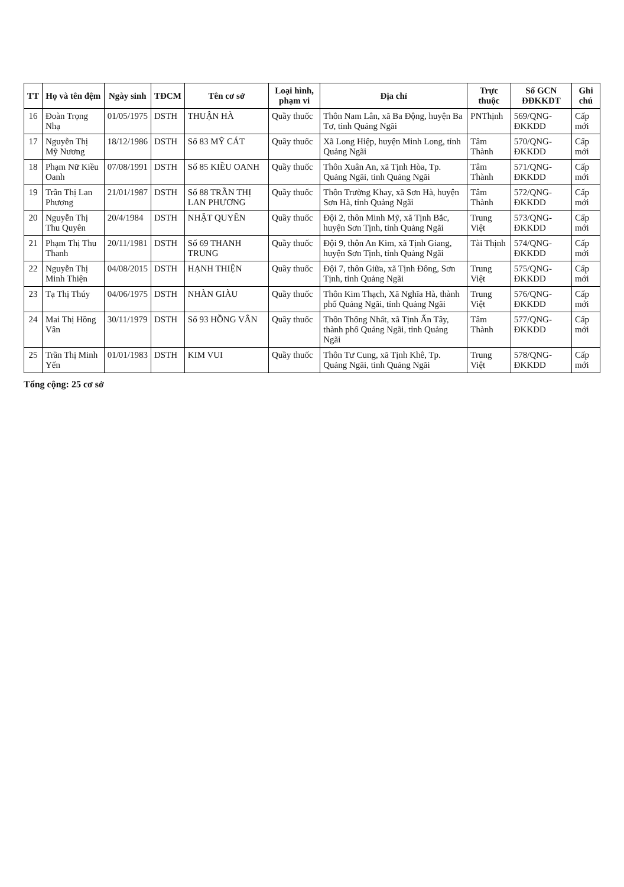| TT | Họ và tên đệm | Ngày sinh | TĐCM | Tên cơ sở | Loại hình, phạm vi | Địa chỉ | Trực thuộc | Số GCN ĐĐKKDT | Ghi chú |
| --- | --- | --- | --- | --- | --- | --- | --- | --- | --- |
| 16 | Đoàn Trọng Nhạ | 01/05/1975 | DSTH | THUẬN HÀ | Quầy thuốc | Thôn Nam Lân, xã Ba Động, huyện Ba Tơ, tỉnh Quảng Ngãi | PNThịnh | 569/QNG-ĐKKDD | Cấp mới |
| 17 | Nguyễn Thị Mỹ Nương | 18/12/1986 | DSTH | Số 83 MỸ CÁT | Quầy thuốc | Xã Long Hiệp, huyện Minh Long, tỉnh Quảng Ngãi | Tâm Thành | 570/QNG-ĐKKDD | Cấp mới |
| 18 | Phạm Nữ Kiều Oanh | 07/08/1991 | DSTH | Số 85 KIỀU OANH | Quầy thuốc | Thôn Xuân An, xã Tịnh Hòa, Tp. Quảng Ngãi, tỉnh Quảng Ngãi | Tâm Thành | 571/QNG-ĐKKDD | Cấp mới |
| 19 | Trần Thị Lan Phương | 21/01/1987 | DSTH | Số 88 TRẦN THỊ LAN PHƯƠNG | Quầy thuốc | Thôn Trường Khay, xã Sơn Hà, huyện Sơn Hà, tỉnh Quảng Ngãi | Tâm Thành | 572/QNG-ĐKKDD | Cấp mới |
| 20 | Nguyễn Thị Thu Quyên | 20/4/1984 | DSTH | NHẬT QUYÊN | Quầy thuốc | Đội 2, thôn Minh Mỹ, xã Tịnh Bắc, huyện Sơn Tịnh, tỉnh Quảng Ngãi | Trung Việt | 573/QNG-ĐKKDD | Cấp mới |
| 21 | Phạm Thị Thu Thanh | 20/11/1981 | DSTH | Số 69 THANH TRUNG | Quầy thuốc | Đội 9, thôn An Kim, xã Tịnh Giang, huyện Sơn Tịnh, tỉnh Quảng Ngãi | Tài Thịnh | 574/QNG-ĐKKDD | Cấp mới |
| 22 | Nguyễn Thị Minh Thiện | 04/08/2015 | DSTH | HẠNH THIỆN | Quầy thuốc | Đội 7, thôn Giữa, xã Tịnh Đông, Sơn Tịnh, tỉnh Quảng Ngãi | Trung Việt | 575/QNG-ĐKKDD | Cấp mới |
| 23 | Tạ Thị Thúy | 04/06/1975 | DSTH | NHÀN GIÀU | Quầy thuốc | Thôn Kim Thạch, Xã Nghĩa Hà, thành phố Quảng Ngãi, tỉnh Quảng Ngãi | Trung Việt | 576/QNG-ĐKKDD | Cấp mới |
| 24 | Mai Thị Hồng Vân | 30/11/1979 | DSTH | Số 93 HỒNG VÂN | Quầy thuốc | Thôn Thống Nhất, xã Tịnh Ấn Tây, thành phố Quảng Ngãi, tỉnh Quảng Ngãi | Tâm Thành | 577/QNG-ĐKKDD | Cấp mới |
| 25 | Trần Thị Minh Yến | 01/01/1983 | DSTH | KIM VUI | Quầy thuốc | Thôn Tư Cung, xã Tịnh Khê, Tp. Quảng Ngãi, tỉnh Quảng Ngãi | Trung Việt | 578/QNG-ĐKKDD | Cấp mới |
Tổng cộng: 25 cơ sở